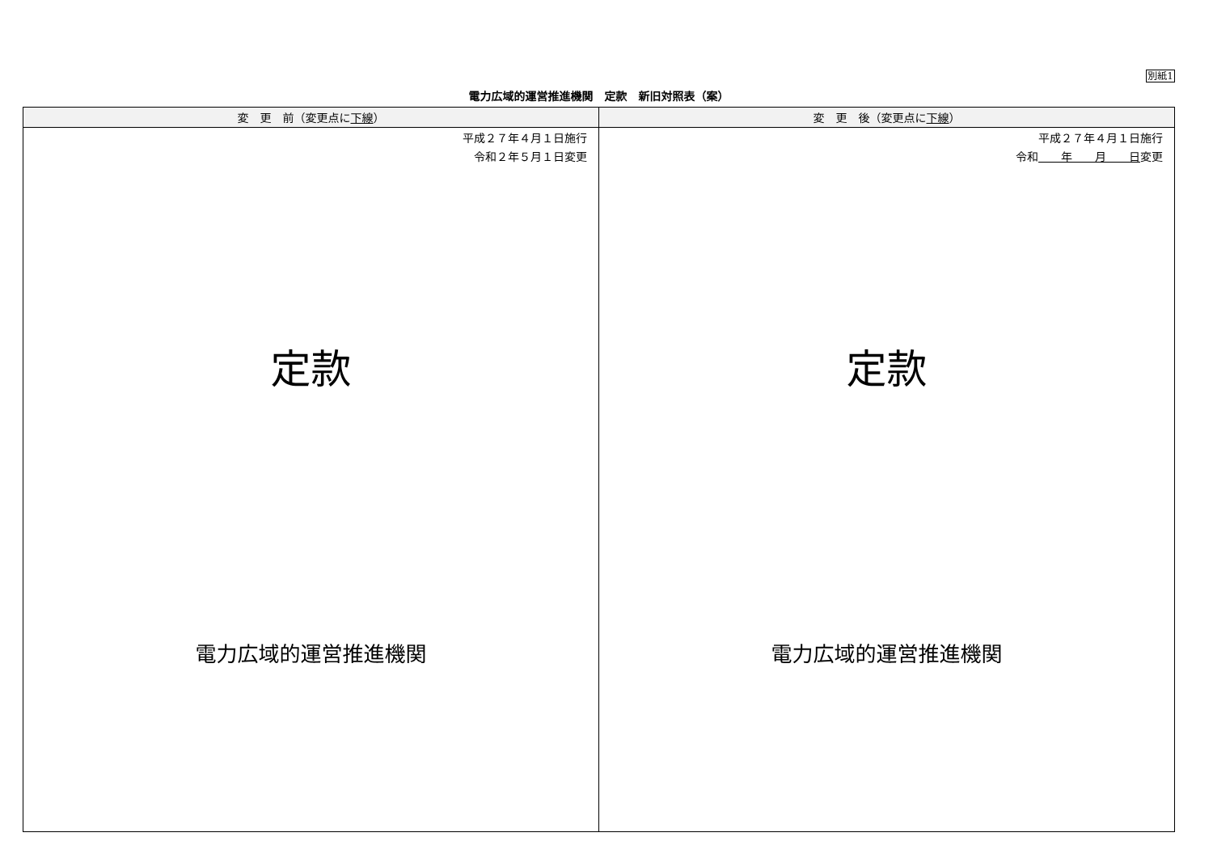別紙1
電力広域的運営推進機関　定款　新旧対照表（案）
| 変 更 前（変更点に 下線 ） | 変 更 後（変更点に 下線 ） |
| --- | --- |
| 平成２７年４月１日施行 令和２年５月１日変更 定款 電力広域的運営推進機関 | 平成２７年４月１日施行 令和 年 月 日 変更 定款 電力広域的運営推進機関 |